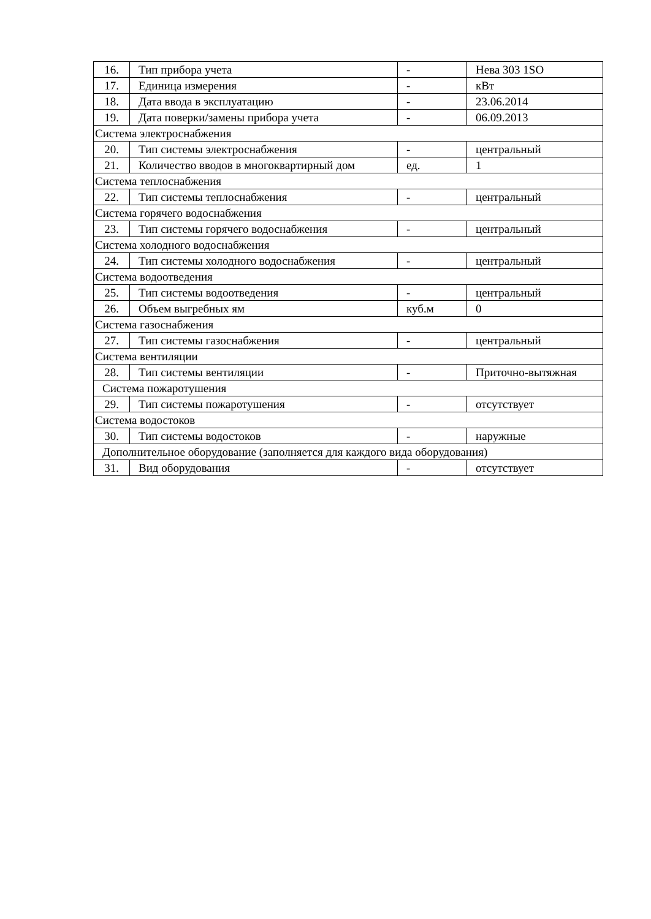| 16. | Тип прибора учета | - | Нева 303 1SO |
| 17. | Единица измерения | - | кВт |
| 18. | Дата ввода в эксплуатацию | - | 23.06.2014 |
| 19. | Дата поверки/замены прибора учета | - | 06.09.2013 |
| Система электроснабжения | | | |
| 20. | Тип системы электроснабжения | - | центральный |
| 21. | Количество вводов в многоквартирный дом | ед. | 1 |
| Система теплоснабжения | | | |
| 22. | Тип системы теплоснабжения | - | центральный |
| Система горячего водоснабжения | | | |
| 23. | Тип системы горячего водоснабжения | - | центральный |
| Система холодного водоснабжения | | | |
| 24. | Тип системы холодного водоснабжения | - | центральный |
| Система водоотведения | | | |
| 25. | Тип системы водоотведения | - | центральный |
| 26. | Объем выгребных ям | куб.м | 0 |
| Система газоснабжения | | | |
| 27. | Тип системы газоснабжения | - | центральный |
| Система вентиляции | | | |
| 28. | Тип системы вентиляции | - | Приточно-вытяжная |
| Система пожаротушения | | | |
| 29. | Тип системы пожаротушения | - | отсутствует |
| Система водостоков | | | |
| 30. | Тип системы водостоков | - | наружные |
| Дополнительное оборудование (заполняется для каждого вида оборудования) | | | |
| 31. | Вид оборудования | - | отсутствует |